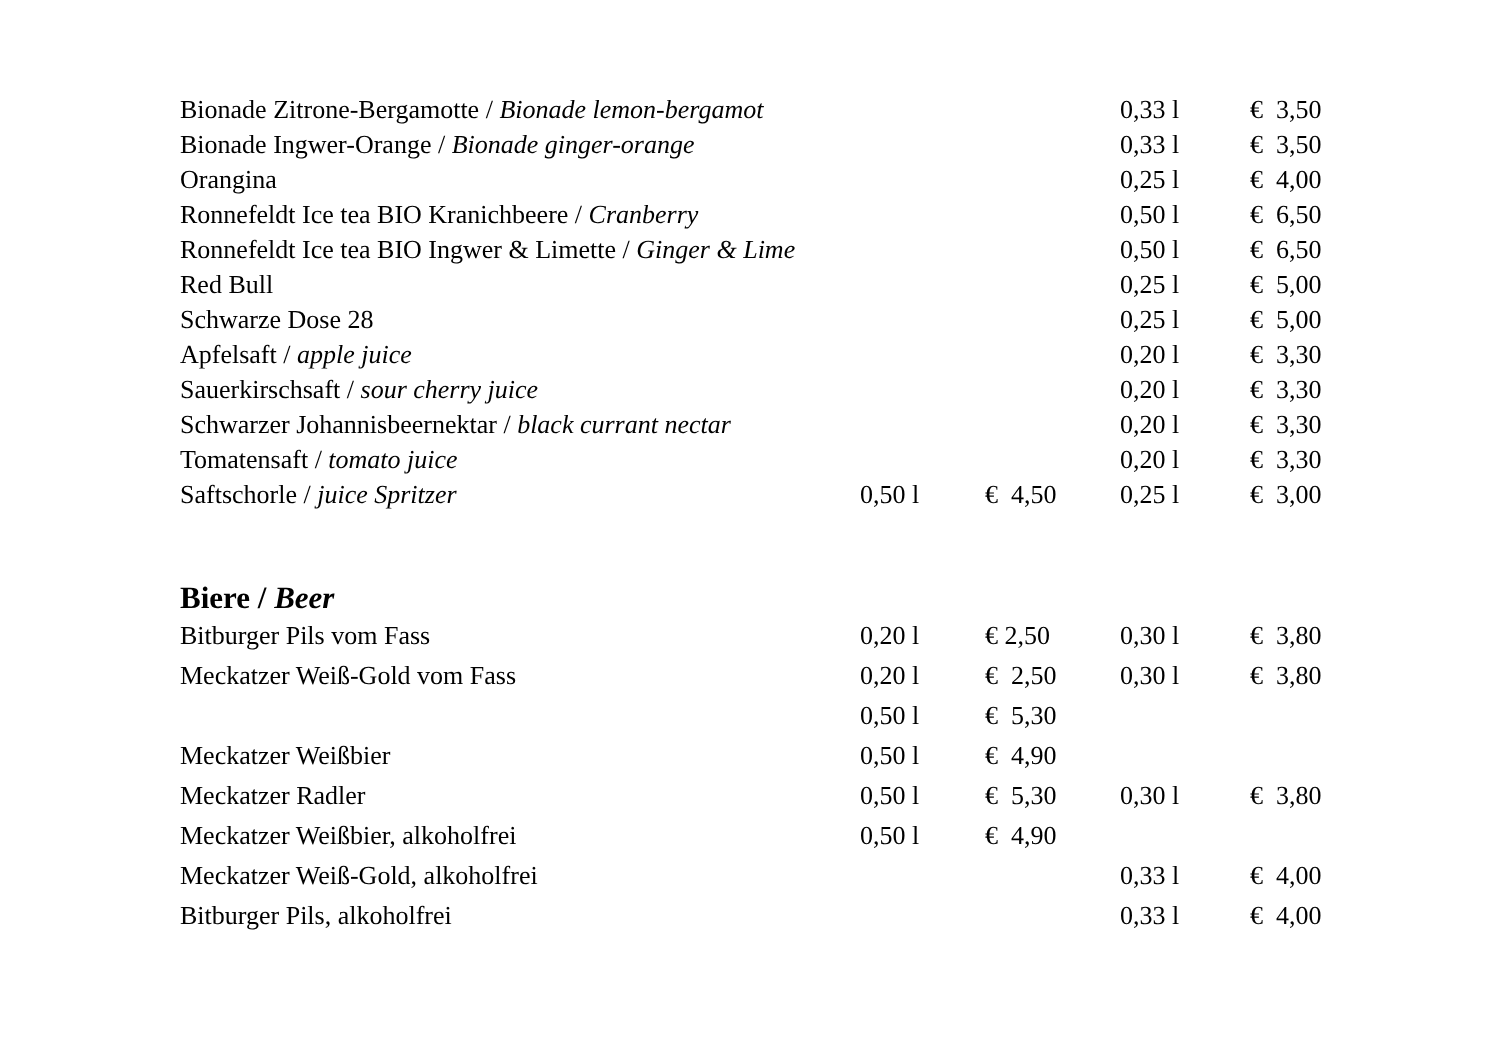| Bionade Zitrone-Bergamotte / Bionade lemon-bergamot | | | 0,33 l | € 3,50 |
| Bionade Ingwer-Orange / Bionade ginger-orange | | | 0,33 l | € 3,50 |
| Orangina | | | 0,25 l | € 4,00 |
| Ronnefeldt Ice tea BIO Kranichbeere / Cranberry | | | 0,50 l | € 6,50 |
| Ronnefeldt Ice tea BIO Ingwer & Limette / Ginger & Lime | | | 0,50 l | € 6,50 |
| Red Bull | | | 0,25 l | € 5,00 |
| Schwarze Dose 28 | | | 0,25 l | € 5,00 |
| Apfelsaft / apple juice | | | 0,20 l | € 3,30 |
| Sauerkirschsaft / sour cherry juice | | | 0,20 l | € 3,30 |
| Schwarzer Johannisbeernektar / black currant nectar | | | 0,20 l | € 3,30 |
| Tomatensaft / tomato juice | | | 0,20 l | € 3,30 |
| Saftschorle / juice Spritzer | 0,50 l | € 4,50 | 0,25 l | € 3,00 |
Biere / Beer
| Bitburger Pils vom Fass | 0,20 l | € 2,50 | 0,30 l | € 3,80 |
| Meckatzer Weiß-Gold vom Fass | 0,20 l | € 2,50 | 0,30 l | € 3,80 |
| | 0,50 l | € 5,30 | | |
| Meckatzer Weißbier | 0,50 l | € 4,90 | | |
| Meckatzer Radler | 0,50 l | € 5,30 | 0,30 l | € 3,80 |
| Meckatzer Weißbier, alkoholfrei | 0,50 l | € 4,90 | | |
| Meckatzer Weiß-Gold, alkoholfrei | | | 0,33 l | € 4,00 |
| Bitburger Pils, alkoholfrei | | | 0,33 l | € 4,00 |